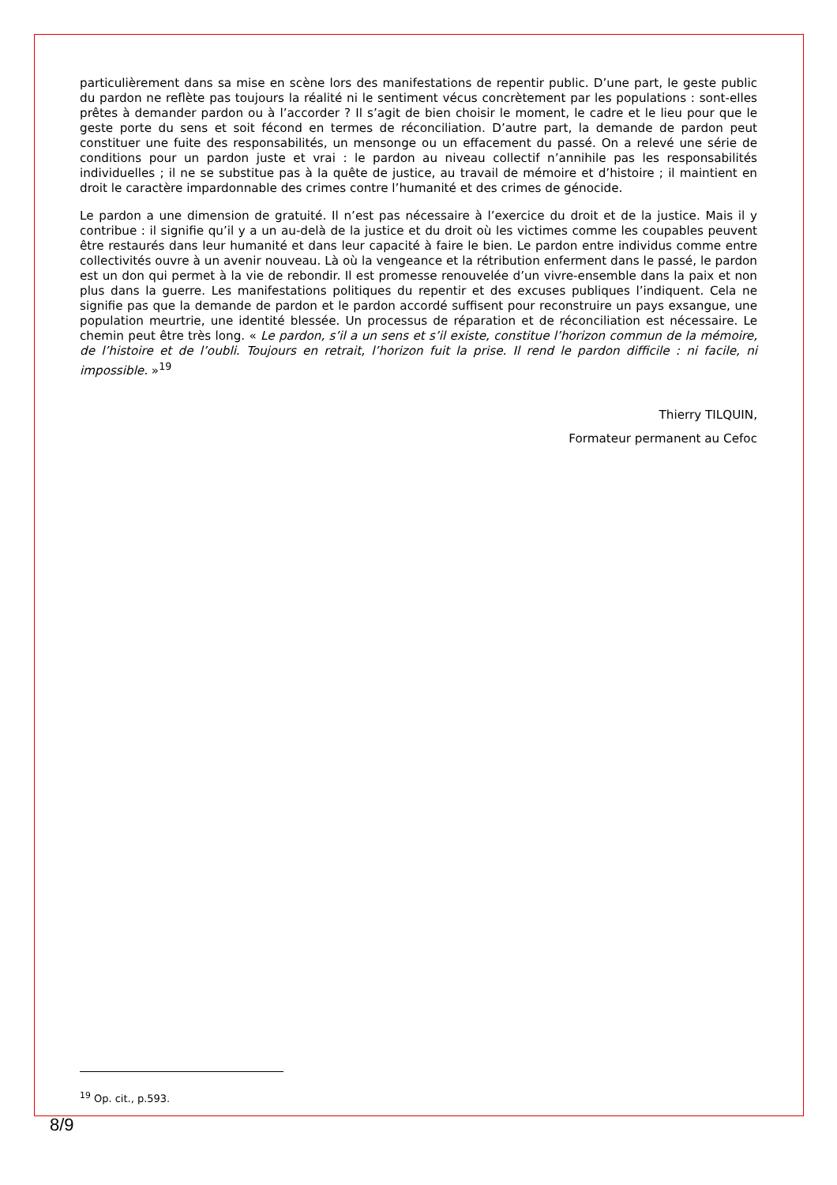particulièrement dans sa mise en scène lors des manifestations de repentir public. D’une part, le geste public du pardon ne reflète pas toujours la réalité ni le sentiment vécus concrètement par les populations : sont-elles prêtes à demander pardon ou à l’accorder ? Il s’agit de bien choisir le moment, le cadre et le lieu pour que le geste porte du sens et soit fécond en termes de réconciliation. D’autre part, la demande de pardon peut constituer une fuite des responsabilités, un mensonge ou un effacement du passé. On a relevé une série de conditions pour un pardon juste et vrai : le pardon au niveau collectif n’annihile pas les responsabilités individuelles ; il ne se substitue pas à la quête de justice, au travail de mémoire et d’histoire ; il maintient en droit le caractère impardonnable des crimes contre l’humanité et des crimes de génocide.
Le pardon a une dimension de gratuité. Il n’est pas nécessaire à l’exercice du droit et de la justice. Mais il y contribue : il signifie qu’il y a un au-delà de la justice et du droit où les victimes comme les coupables peuvent être restaurés dans leur humanité et dans leur capacité à faire le bien. Le pardon entre individus comme entre collectivités ouvre à un avenir nouveau. Là où la vengeance et la rétribution enferment dans le passé, le pardon est un don qui permet à la vie de rebondir. Il est promesse renouvelée d’un vivre-ensemble dans la paix et non plus dans la guerre. Les manifestations politiques du repentir et des excuses publiques l’indiquent. Cela ne signifie pas que la demande de pardon et le pardon accordé suffisent pour reconstruire un pays exsangue, une population meurtrie, une identité blessée. Un processus de réparation et de réconciliation est nécessaire. Le chemin peut être très long. « Le pardon, s’il a un sens et s’il existe, constitue l’horizon commun de la mémoire, de l’histoire et de l’oubli. Toujours en retrait, l’horizon fuit la prise. Il rend le pardon difficile : ni facile, ni impossible. »<sup>19</sup>
Thierry TILQUIN,
Formateur permanent au Cefoc
<sup>19</sup> Op. cit., p.593.
8/9